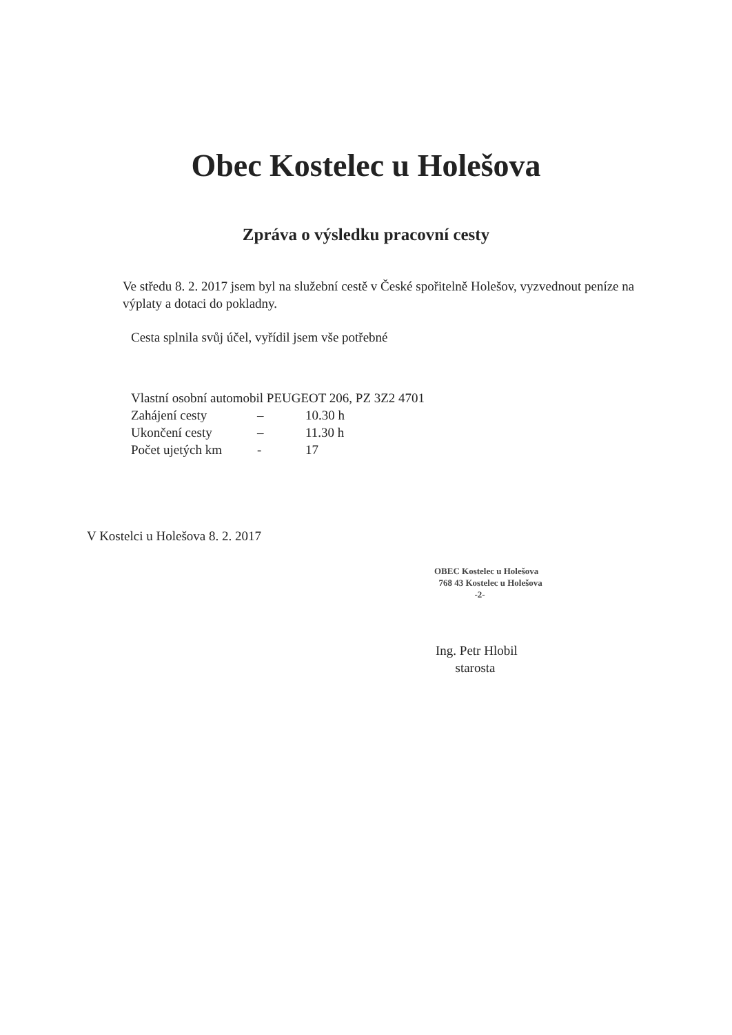Obec Kostelec u Holešova
Zpráva o výsledku pracovní cesty
Ve středu 8. 2. 2017 jsem byl na služební cestě v České spořitelně Holešov, vyzvednout peníze na výplaty a dotaci do pokladny.
Cesta splnila svůj účel, vyřídil jsem vše potřebné
Vlastní osobní automobil PEUGEOT 206, PZ 3Z2 4701
Zahájení cesty – 10.30 h
Ukončení cesty – 11.30 h
Počet ujetých km - 17
V Kostelci u Holešova 8. 2. 2017
OBEC Kostelec u Holešova
768 43 Kostelec u Holešova
-2-
Ing. Petr Hlobil
starosta